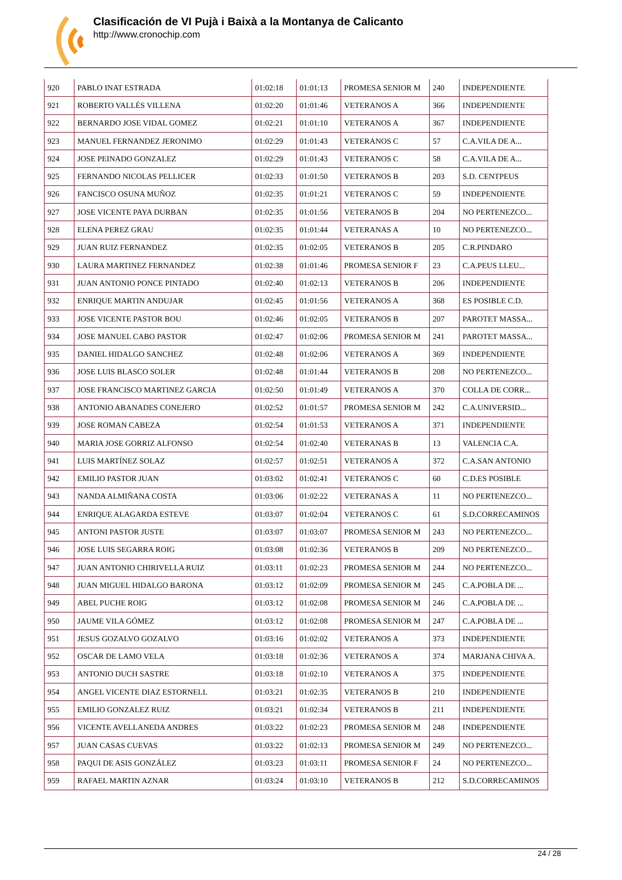Clasificación de VI Pujà i Baixà a la Montanya de Calicanto
http://www.cronochip.com
| 920 | PABLO INAT ESTRADA | 01:02:18 | 01:01:13 | PROMESA SENIOR M | 240 | INDEPENDIENTE |
| 921 | ROBERTO VALLÉS VILLENA | 01:02:20 | 01:01:46 | VETERANOS A | 366 | INDEPENDIENTE |
| 922 | BERNARDO JOSE VIDAL GOMEZ | 01:02:21 | 01:01:10 | VETERANOS A | 367 | INDEPENDIENTE |
| 923 | MANUEL FERNANDEZ JERONIMO | 01:02:29 | 01:01:43 | VETERANOS C | 57 | C.A.VILA DE A... |
| 924 | JOSE PEINADO GONZALEZ | 01:02:29 | 01:01:43 | VETERANOS C | 58 | C.A.VILA DE A... |
| 925 | FERNANDO NICOLAS PELLICER | 01:02:33 | 01:01:50 | VETERANOS B | 203 | S.D. CENTPEUS |
| 926 | FANCISCO OSUNA MUÑOZ | 01:02:35 | 01:01:21 | VETERANOS C | 59 | INDEPENDIENTE |
| 927 | JOSE VICENTE PAYA DURBAN | 01:02:35 | 01:01:56 | VETERANOS B | 204 | NO PERTENEZCO... |
| 928 | ELENA PEREZ GRAU | 01:02:35 | 01:01:44 | VETERANAS A | 10 | NO PERTENEZCO... |
| 929 | JUAN RUIZ FERNANDEZ | 01:02:35 | 01:02:05 | VETERANOS B | 205 | C.R.PINDARO |
| 930 | LAURA MARTINEZ FERNANDEZ | 01:02:38 | 01:01:46 | PROMESA SENIOR F | 23 | C.A.PEUS LLEU... |
| 931 | JUAN ANTONIO PONCE PINTADO | 01:02:40 | 01:02:13 | VETERANOS B | 206 | INDEPENDIENTE |
| 932 | ENRIQUE MARTIN ANDUJAR | 01:02:45 | 01:01:56 | VETERANOS A | 368 | ES POSIBLE C.D. |
| 933 | JOSE VICENTE PASTOR BOU | 01:02:46 | 01:02:05 | VETERANOS B | 207 | PAROTET MASSA... |
| 934 | JOSE MANUEL CABO PASTOR | 01:02:47 | 01:02:06 | PROMESA SENIOR M | 241 | PAROTET MASSA... |
| 935 | DANIEL HIDALGO SANCHEZ | 01:02:48 | 01:02:06 | VETERANOS A | 369 | INDEPENDIENTE |
| 936 | JOSE LUIS BLASCO SOLER | 01:02:48 | 01:01:44 | VETERANOS B | 208 | NO PERTENEZCO... |
| 937 | JOSE FRANCISCO MARTINEZ GARCIA | 01:02:50 | 01:01:49 | VETERANOS A | 370 | COLLA DE CORR... |
| 938 | ANTONIO ABANADES CONEJERO | 01:02:52 | 01:01:57 | PROMESA SENIOR M | 242 | C.A.UNIVERSID... |
| 939 | JOSE ROMAN CABEZA | 01:02:54 | 01:01:53 | VETERANOS A | 371 | INDEPENDIENTE |
| 940 | MARIA JOSE GORRIZ ALFONSO | 01:02:54 | 01:02:40 | VETERANAS B | 13 | VALENCIA C.A. |
| 941 | LUIS MARTÍNEZ SOLAZ | 01:02:57 | 01:02:51 | VETERANOS A | 372 | C.A.SAN ANTONIO |
| 942 | EMILIO PASTOR JUAN | 01:03:02 | 01:02:41 | VETERANOS C | 60 | C.D.ES POSIBLE |
| 943 | NANDA ALMIÑANA COSTA | 01:03:06 | 01:02:22 | VETERANAS A | 11 | NO PERTENEZCO... |
| 944 | ENRIQUE ALAGARDA ESTEVE | 01:03:07 | 01:02:04 | VETERANOS C | 61 | S.D.CORRECAMINOS |
| 945 | ANTONI PASTOR JUSTE | 01:03:07 | 01:03:07 | PROMESA SENIOR M | 243 | NO PERTENEZCO... |
| 946 | JOSE LUIS SEGARRA ROIG | 01:03:08 | 01:02:36 | VETERANOS B | 209 | NO PERTENEZCO... |
| 947 | JUAN ANTONIO CHIRIVELLA RUIZ | 01:03:11 | 01:02:23 | PROMESA SENIOR M | 244 | NO PERTENEZCO... |
| 948 | JUAN MIGUEL HIDALGO BARONA | 01:03:12 | 01:02:09 | PROMESA SENIOR M | 245 | C.A.POBLA DE ... |
| 949 | ABEL PUCHE ROIG | 01:03:12 | 01:02:08 | PROMESA SENIOR M | 246 | C.A.POBLA DE ... |
| 950 | JAUME VILA GÓMEZ | 01:03:12 | 01:02:08 | PROMESA SENIOR M | 247 | C.A.POBLA DE ... |
| 951 | JESUS GOZALVO GOZALVO | 01:03:16 | 01:02:02 | VETERANOS A | 373 | INDEPENDIENTE |
| 952 | OSCAR DE LAMO VELA | 01:03:18 | 01:02:36 | VETERANOS A | 374 | MARJANA CHIVA A. |
| 953 | ANTONIO DUCH SASTRE | 01:03:18 | 01:02:10 | VETERANOS A | 375 | INDEPENDIENTE |
| 954 | ANGEL VICENTE DIAZ ESTORNELL | 01:03:21 | 01:02:35 | VETERANOS B | 210 | INDEPENDIENTE |
| 955 | EMILIO GONZALEZ RUIZ | 01:03:21 | 01:02:34 | VETERANOS B | 211 | INDEPENDIENTE |
| 956 | VICENTE AVELLANEDA ANDRES | 01:03:22 | 01:02:23 | PROMESA SENIOR M | 248 | INDEPENDIENTE |
| 957 | JUAN CASAS CUEVAS | 01:03:22 | 01:02:13 | PROMESA SENIOR M | 249 | NO PERTENEZCO... |
| 958 | PAQUI DE ASIS GONZÁLEZ | 01:03:23 | 01:03:11 | PROMESA SENIOR F | 24 | NO PERTENEZCO... |
| 959 | RAFAEL MARTIN AZNAR | 01:03:24 | 01:03:10 | VETERANOS B | 212 | S.D.CORRECAMINOS |
24 / 28